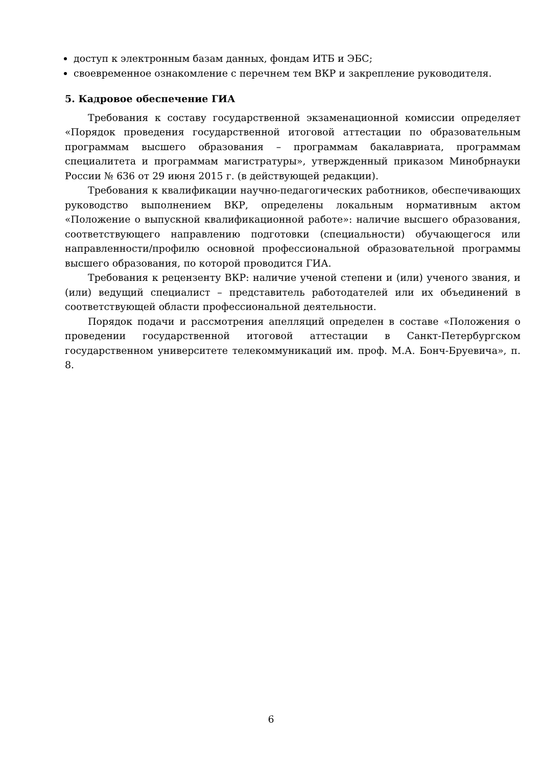доступ к электронным базам данных, фондам ИТБ и ЭБС;
своевременное ознакомление с перечнем тем ВКР и закрепление руководителя.
5. Кадровое обеспечение ГИА
Требования к составу государственной экзаменационной комиссии определяет «Порядок проведения государственной итоговой аттестации по образовательным программам высшего образования – программам бакалавриата, программам специалитета и программам магистратуры», утвержденный приказом Минобрнауки России № 636 от 29 июня 2015 г. (в действующей редакции).
Требования к квалификации научно-педагогических работников, обеспечивающих руководство выполнением ВКР, определены локальным нормативным актом «Положение о выпускной квалификационной работе»: наличие высшего образования, соответствующего направлению подготовки (специальности) обучающегося или направленности/профилю основной профессиональной образовательной программы высшего образования, по которой проводится ГИА.
Требования к рецензенту ВКР: наличие ученой степени и (или) ученого звания, и (или) ведущий специалист – представитель работодателей или их объединений в соответствующей области профессиональной деятельности.
Порядок подачи и рассмотрения апелляций определен в составе «Положения о проведении государственной итоговой аттестации в Санкт-Петербургском государственном университете телекоммуникаций им. проф. М.А. Бонч-Бруевича», п. 8.
6